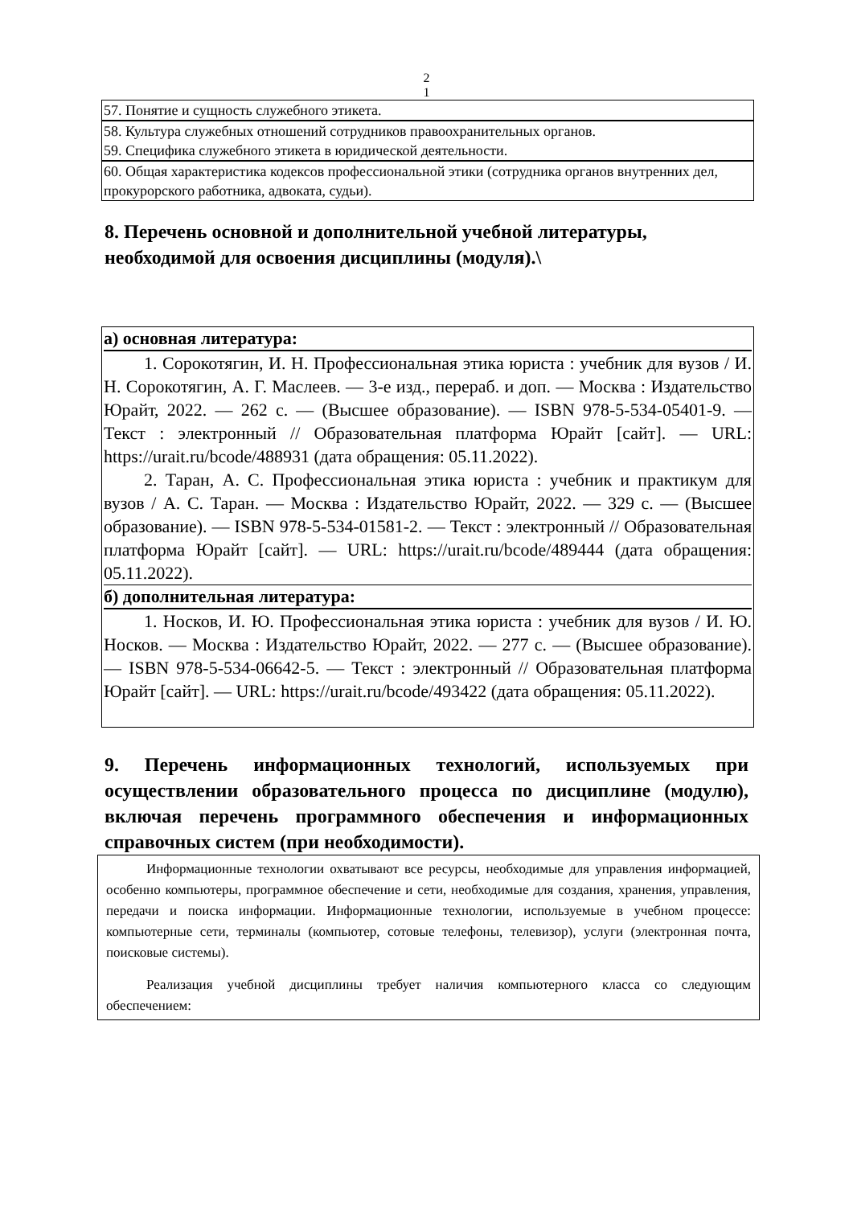2
1
57. Понятие и сущность служебного этикета.
58. Культура служебных отношений сотрудников правоохранительных органов.
59. Специфика служебного этикета в юридической деятельности.
60. Общая характеристика кодексов профессиональной этики (сотрудника органов внутренних дел, прокурорского работника, адвоката, судьи).
8. Перечень основной и дополнительной учебной литературы, необходимой для освоения дисциплины (модуля).\
а) основная литература:
1. Сорокотягин, И. Н. Профессиональная этика юриста : учебник для вузов / И. Н. Сорокотягин, А. Г. Маслеев. — 3-е изд., перераб. и доп. — Москва : Издательство Юрайт, 2022. — 262 с. — (Высшее образование). — ISBN 978-5-534-05401-9. — Текст : электронный // Образовательная платформа Юрайт [сайт]. — URL: https://urait.ru/bcode/488931 (дата обращения: 05.11.2022).
2. Таран, А. С. Профессиональная этика юриста : учебник и практикум для вузов / А. С. Таран. — Москва : Издательство Юрайт, 2022. — 329 с. — (Высшее образование). — ISBN 978-5-534-01581-2. — Текст : электронный // Образовательная платформа Юрайт [сайт]. — URL: https://urait.ru/bcode/489444 (дата обращения: 05.11.2022).
б) дополнительная литература:
1. Носков, И. Ю. Профессиональная этика юриста : учебник для вузов / И. Ю. Носков. — Москва : Издательство Юрайт, 2022. — 277 с. — (Высшее образование). — ISBN 978-5-534-06642-5. — Текст : электронный // Образовательная платформа Юрайт [сайт]. — URL: https://urait.ru/bcode/493422 (дата обращения: 05.11.2022).
9. Перечень информационных технологий, используемых при осуществлении образовательного процесса по дисциплине (модулю), включая перечень программного обеспечения и информационных справочных систем (при необходимости).
Информационные технологии охватывают все ресурсы, необходимые для управления информацией, особенно компьютеры, программное обеспечение и сети, необходимые для создания, хранения, управления, передачи и поиска информации. Информационные технологии, используемые в учебном процессе: компьютерные сети, терминалы (компьютер, сотовые телефоны, телевизор), услуги (электронная почта, поисковые системы).
Реализация учебной дисциплины требует наличия компьютерного класса со следующим обеспечением: